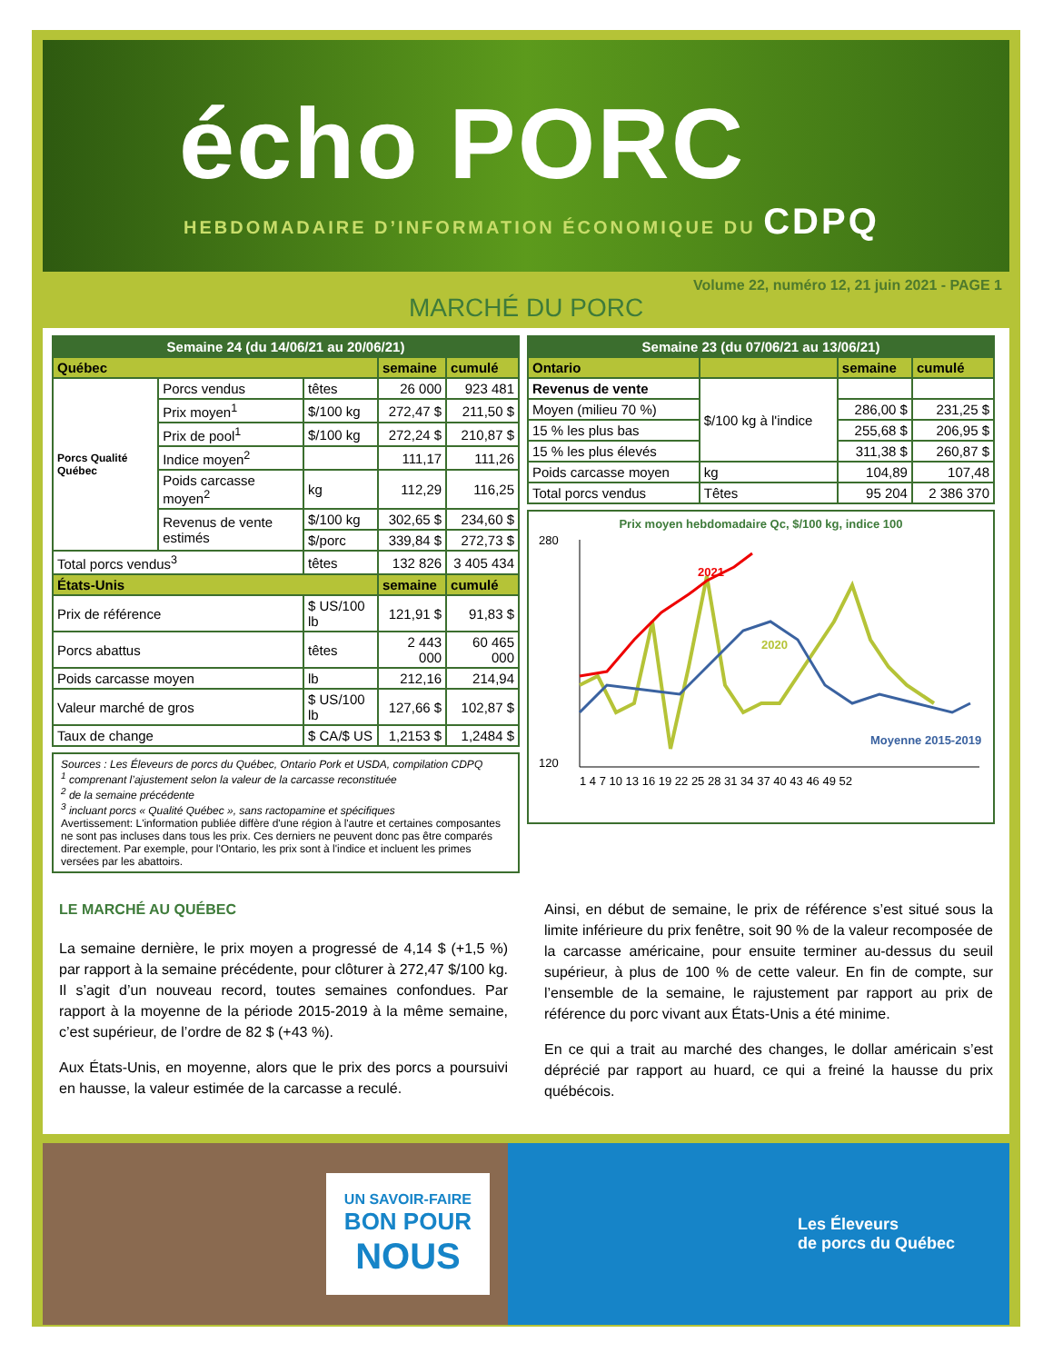écho PORC
HEBDOMADAIRE D’INFORMATION ÉCONOMIQUE DU CDPQ
Volume 22, numéro 12, 21 juin 2021 - PAGE 1
MARCHÉ DU PORC
| Semaine 24 (du 14/06/21 au 20/06/21) | | | | |
| --- | --- | --- | --- | --- |
| Québec | | | semaine | cumulé |
| Porcs Qualité Québec | Porcs vendus | têtes | 26 000 | 923 481 |
| | Prix moyen<sup>1</sup> | $/100 kg | 272,47 $ | 211,50 $ |
| | Prix de pool<sup>1</sup> | $/100 kg | 272,24 $ | 210,87 $ |
| | Indice moyen<sup>2</sup> | | 111,17 | 111,26 |
| | Poids carcasse moyen<sup>2</sup> | kg | 112,29 | 116,25 |
| | Revenus de vente estimés | $/100 kg | 302,65 $ | 234,60 $ |
| | | $/porc | 339,84 $ | 272,73 $ |
| Total porcs vendus<sup>3</sup> | | têtes | 132 826 | 3 405 434 |
| États-Unis | | | semaine | cumulé |
| Prix de référence | | $ US/100 lb | 121,91 $ | 91,83 $ |
| Porcs abattus | | têtes | 2 443 000 | 60 465 000 |
| Poids carcasse moyen | | lb | 212,16 | 214,94 |
| Valeur marché de gros | | $ US/100 lb | 127,66 $ | 102,87 $ |
| Taux de change | | $ CA/$ US | 1,2153 $ | 1,2484 $ |
Sources : Les Éleveurs de porcs du Québec, Ontario Pork et USDA, compilation CDPQ
<sup>1</sup> comprenant l’ajustement selon la valeur de la carcasse reconstituée
<sup>2</sup> de la semaine précédente
<sup>3</sup> incluant porcs « Qualité Québec », sans ractopamine et spécifiques
Avertissement: L'information publiée diffère d'une région à l'autre et certaines composantes ne sont pas incluses dans tous les prix. Ces derniers ne peuvent donc pas être comparés directement. Par exemple, pour l'Ontario, les prix sont à l'indice et incluent les primes versées par les abattoirs.
| Semaine 23 (du 07/06/21 au 13/06/21) | | | |
| --- | --- | --- | --- |
| Ontario | | semaine | cumulé |
| Revenus de vente | $/100 kg à l'indice | | |
| Moyen (milieu 70 %) | | 286,00 $ | 231,25 $ |
| 15 % les plus bas | | 255,68 $ | 206,95 $ |
| 15 % les plus élevés | | 311,38 $ | 260,87 $ |
| Poids carcasse moyen | kg | 104,89 | 107,48 |
| Total porcs vendus | Têtes | 95 204 | 2 386 370 |
Prix moyen hebdomadaire Qc, $/100 kg, indice 100
2021
2020
Moyenne 2015-2019
280
120
1 4 7 10 13 16 19 22 25 28 31 34 37 40 43 46 49 52
LE MARCHÉ AU QUÉBEC
La semaine dernière, le prix moyen a progressé de 4,14 $ (+1,5 %) par rapport à la semaine précédente, pour clôturer à 272,47 $/100 kg. Il s’agit d’un nouveau record, toutes semaines confondues. Par rapport à la moyenne de la période 2015-2019 à la même semaine, c’est supérieur, de l’ordre de 82 $ (+43 %).
Aux États-Unis, en moyenne, alors que le prix des porcs a poursuivi en hausse, la valeur estimée de la carcasse a reculé.
Ainsi, en début de semaine, le prix de référence s’est situé sous la limite inférieure du prix fenêtre, soit 90 % de la valeur recomposée de la carcasse américaine, pour ensuite terminer au-dessus du seuil supérieur, à plus de 100 % de cette valeur. En fin de compte, sur l’ensemble de la semaine, le rajustement par rapport au prix de référence du porc vivant aux États-Unis a été minime.
En ce qui a trait au marché des changes, le dollar américain s’est déprécié par rapport au huard, ce qui a freiné la hausse du prix québécois.
UN SAVOIR-FAIRE
BON POUR
NOUS
Les Éleveurs
de porcs du Québec